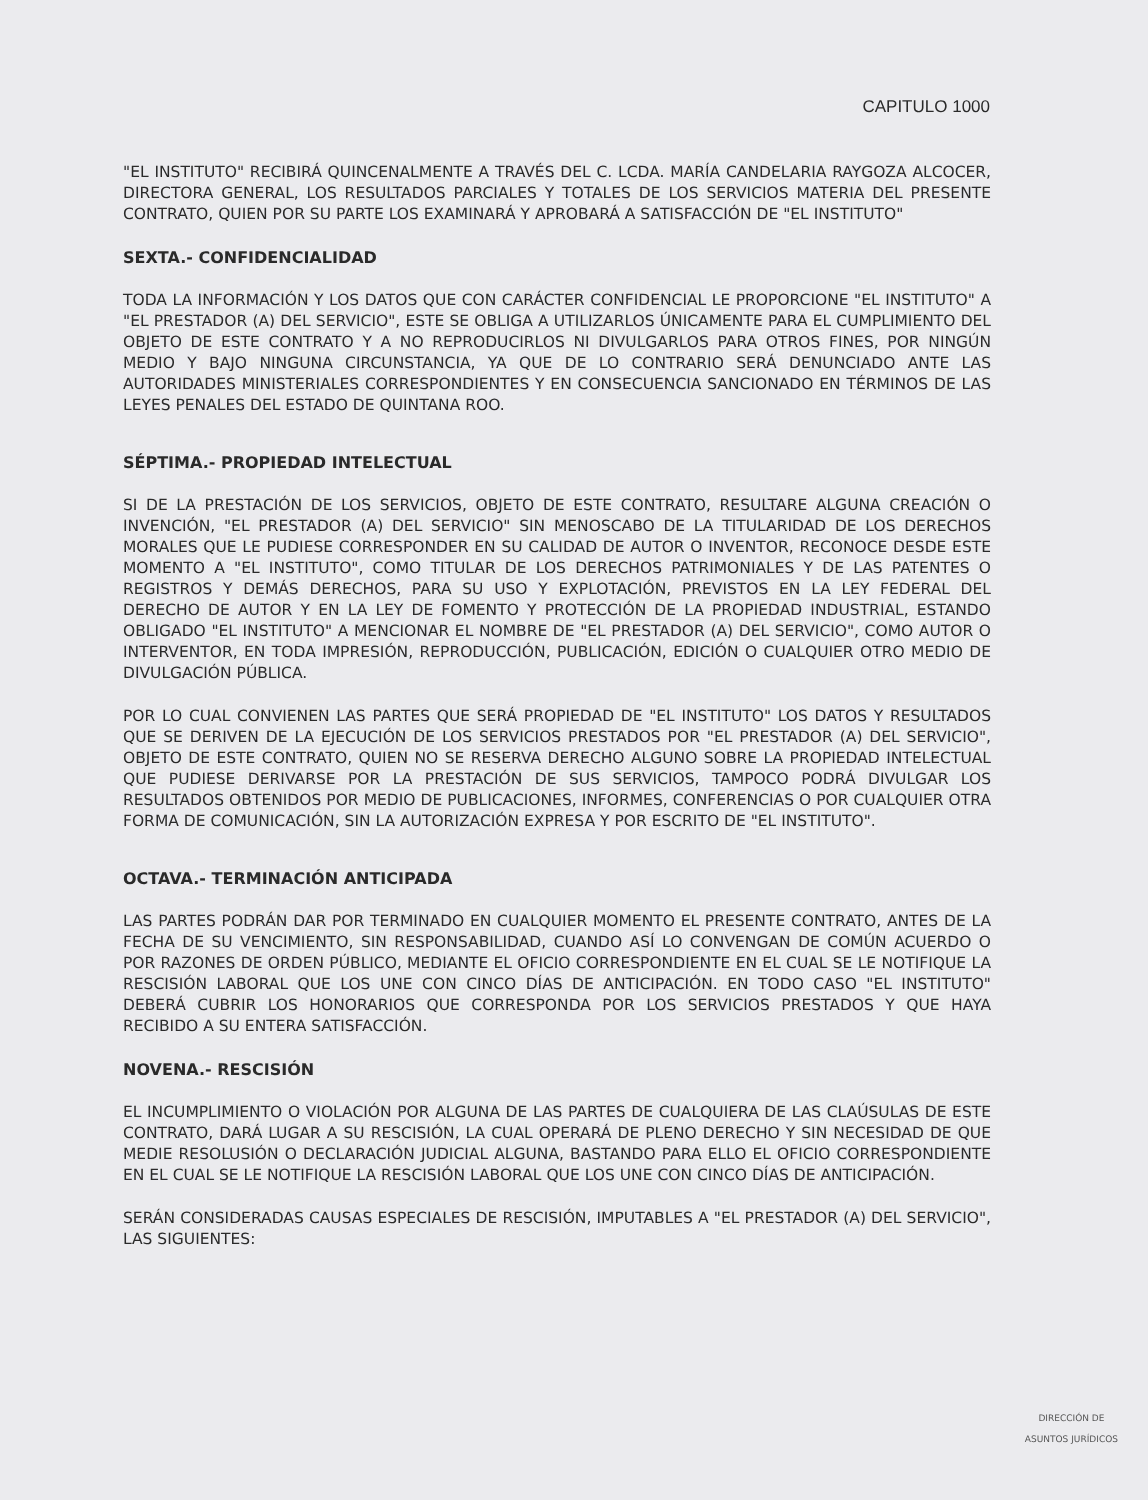CAPITULO 1000
"EL INSTITUTO" RECIBIRÁ QUINCENALMENTE A TRAVÉS DEL C. LCDA. MARÍA CANDELARIA RAYGOZA ALCOCER, DIRECTORA GENERAL, LOS RESULTADOS PARCIALES Y TOTALES DE LOS SERVICIOS MATERIA DEL PRESENTE CONTRATO, QUIEN POR SU PARTE LOS EXAMINARÁ Y APROBARÁ A SATISFACCIÓN DE "EL INSTITUTO"
SEXTA.- CONFIDENCIALIDAD
TODA LA INFORMACIÓN Y LOS DATOS QUE CON CARÁCTER CONFIDENCIAL LE PROPORCIONE "EL INSTITUTO" A "EL PRESTADOR (A) DEL SERVICIO", ESTE SE OBLIGA A UTILIZARLOS ÚNICAMENTE PARA EL CUMPLIMIENTO DEL OBJETO DE ESTE CONTRATO Y A NO REPRODUCIRLOS NI DIVULGARLOS PARA OTROS FINES, POR NINGÚN MEDIO Y BAJO NINGUNA CIRCUNSTANCIA, YA QUE DE LO CONTRARIO SERÁ DENUNCIADO ANTE LAS AUTORIDADES MINISTERIALES CORRESPONDIENTES Y EN CONSECUENCIA SANCIONADO EN TÉRMINOS DE LAS LEYES PENALES DEL ESTADO DE QUINTANA ROO.
SÉPTIMA.- PROPIEDAD INTELECTUAL
SI DE LA PRESTACIÓN DE LOS SERVICIOS, OBJETO DE ESTE CONTRATO, RESULTARE ALGUNA CREACIÓN O INVENCIÓN, "EL PRESTADOR (A) DEL SERVICIO" SIN MENOSCABO DE LA TITULARIDAD DE LOS DERECHOS MORALES QUE LE PUDIESE CORRESPONDER EN SU CALIDAD DE AUTOR O INVENTOR, RECONOCE DESDE ESTE MOMENTO A "EL INSTITUTO", COMO TITULAR DE LOS DERECHOS PATRIMONIALES Y DE LAS PATENTES O REGISTROS Y DEMÁS DERECHOS, PARA SU USO Y EXPLOTACIÓN, PREVISTOS EN LA LEY FEDERAL DEL DERECHO DE AUTOR Y EN LA LEY DE FOMENTO Y PROTECCIÓN DE LA PROPIEDAD INDUSTRIAL, ESTANDO OBLIGADO "EL INSTITUTO" A MENCIONAR EL NOMBRE DE "EL PRESTADOR (A) DEL SERVICIO", COMO AUTOR O INTERVENTOR, EN TODA IMPRESIÓN, REPRODUCCIÓN, PUBLICACIÓN, EDICIÓN O CUALQUIER OTRO MEDIO DE DIVULGACIÓN PÚBLICA.
POR LO CUAL CONVIENEN LAS PARTES QUE SERÁ PROPIEDAD DE "EL INSTITUTO" LOS DATOS Y RESULTADOS QUE SE DERIVEN DE LA EJECUCIÓN DE LOS SERVICIOS PRESTADOS POR "EL PRESTADOR (A) DEL SERVICIO", OBJETO DE ESTE CONTRATO, QUIEN NO SE RESERVA DERECHO ALGUNO SOBRE LA PROPIEDAD INTELECTUAL QUE PUDIESE DERIVARSE POR LA PRESTACIÓN DE SUS SERVICIOS, TAMPOCO PODRÁ DIVULGAR LOS RESULTADOS OBTENIDOS POR MEDIO DE PUBLICACIONES, INFORMES, CONFERENCIAS O POR CUALQUIER OTRA FORMA DE COMUNICACIÓN, SIN LA AUTORIZACIÓN EXPRESA Y POR ESCRITO DE "EL INSTITUTO".
OCTAVA.- TERMINACIÓN ANTICIPADA
LAS PARTES PODRÁN DAR POR TERMINADO EN CUALQUIER MOMENTO EL PRESENTE CONTRATO, ANTES DE LA FECHA DE SU VENCIMIENTO, SIN RESPONSABILIDAD, CUANDO ASÍ LO CONVENGAN DE COMÚN ACUERDO O POR RAZONES DE ORDEN PÚBLICO, MEDIANTE EL OFICIO CORRESPONDIENTE EN EL CUAL SE LE NOTIFIQUE LA RESCISIÓN LABORAL QUE LOS UNE CON CINCO DÍAS DE ANTICIPACIÓN. EN TODO CASO "EL INSTITUTO" DEBERÁ CUBRIR LOS HONORARIOS QUE CORRESPONDA POR LOS SERVICIOS PRESTADOS Y QUE HAYA RECIBIDO A SU ENTERA SATISFACCIÓN.
NOVENA.- RESCISIÓN
EL INCUMPLIMIENTO O VIOLACIÓN POR ALGUNA DE LAS PARTES DE CUALQUIERA DE LAS CLAÚSULAS DE ESTE CONTRATO, DARÁ LUGAR A SU RESCISIÓN, LA CUAL OPERARÁ DE PLENO DERECHO Y SIN NECESIDAD DE QUE MEDIE RESOLUSIÓN O DECLARACIÓN JUDICIAL ALGUNA, BASTANDO PARA ELLO EL OFICIO CORRESPONDIENTE EN EL CUAL SE LE NOTIFIQUE LA RESCISIÓN LABORAL QUE LOS UNE CON CINCO DÍAS DE ANTICIPACIÓN.
SERÁN CONSIDERADAS CAUSAS ESPECIALES DE RESCISIÓN, IMPUTABLES A "EL PRESTADOR (A) DEL SERVICIO", LAS SIGUIENTES:
DIRECCIÓN DE
ASUNTOS JURÍDICOS